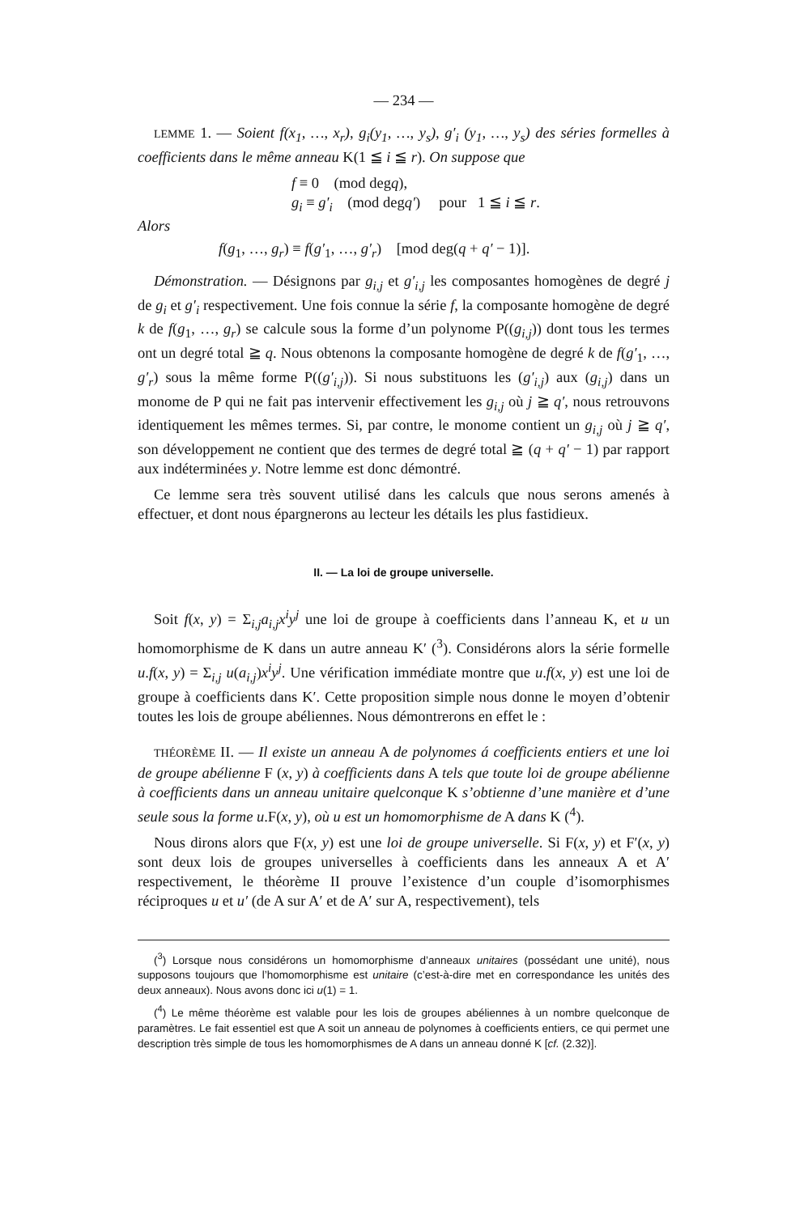— 234 —
LEMME 1. — Soient f(x<sub>1</sub>, …, x<sub>r</sub>), g<sub>i</sub>(y<sub>1</sub>, …, y<sub>s</sub>), g′<sub>i</sub> (y<sub>1</sub>, …, y<sub>s</sub>) des séries formelles à coefficients dans le même anneau K(1 ≦ i ≦ r). On suppose que
f ≡ 0 (mod degq),
g<sub>i</sub> ≡ g′<sub>i</sub> (mod degq′) pour 1 ≦ i ≦ r.
Alors
f(g<sub>1</sub>, …, g<sub>r</sub>) ≡ f(g′<sub>1</sub>, …, g′<sub>r</sub>) [mod deg(q + q′ − 1)].
Démonstration. — Désignons par g<sub>i,j</sub> et g′<sub>i,j</sub> les composantes homogènes de degré j de g<sub>i</sub> et g′<sub>i</sub> respectivement. Une fois connue la série f, la composante homogène de degré k de f(g<sub>1</sub>, …, g<sub>r</sub>) se calcule sous la forme d’un polynome P((g<sub>i,j</sub>)) dont tous les termes ont un degré total ≧ q. Nous obtenons la composante homogène de degré k de f(g′<sub>1</sub>, …, g′<sub>r</sub>) sous la même forme P((g′<sub>i,j</sub>)). Si nous substituons les (g′<sub>i,j</sub>) aux (g<sub>i,j</sub>) dans un monome de P qui ne fait pas intervenir effectivement les g<sub>i,j</sub> où j ≧ q′, nous retrouvons identiquement les mêmes termes. Si, par contre, le monome contient un g<sub>i,j</sub> où j ≧ q′, son développement ne contient que des termes de degré total ≧ (q + q′ − 1) par rapport aux indéterminées y. Notre lemme est donc démontré.
Ce lemme sera très souvent utilisé dans les calculs que nous serons amenés à effectuer, et dont nous épargnerons au lecteur les détails les plus fastidieux.
II. — La loi de groupe universelle.
Soit f(x, y) = Σ<sub>i,j</sub>a<sub>i,j</sub>x<sup>i</sup>y<sup>j</sup> une loi de groupe à coefficients dans l’anneau K, et u un homomorphisme de K dans un autre anneau K′ (<sup>3</sup>). Considérons alors la série formelle u.f(x, y) = Σ<sub>i,j</sub> u(a<sub>i,j</sub>)x<sup>i</sup>y<sup>j</sup>. Une vérification immédiate montre que u.f(x, y) est une loi de groupe à coefficients dans K′. Cette proposition simple nous donne le moyen d’obtenir toutes les lois de groupe abéliennes. Nous démontrerons en effet le :
THÉORÈME II. — Il existe un anneau A de polynomes á coefficients entiers et une loi de groupe abélienne F (x, y) à coefficients dans A tels que toute loi de groupe abélienne à coefficients dans un anneau unitaire quelconque K s’obtienne d’une manière et d’une seule sous la forme u.F(x, y), où u est un homomorphisme de A dans K (<sup>4</sup>).
Nous dirons alors que F(x, y) est une loi de groupe universelle. Si F(x, y) et F′(x, y) sont deux lois de groupes universelles à coefficients dans les anneaux A et A′ respectivement, le théorème II prouve l’existence d’un couple d’isomorphismes réciproques u et u′ (de A sur A′ et de A′ sur A, respectivement), tels
(<sup>3</sup>) Lorsque nous considérons un homomorphisme d’anneaux unitaires (possédant une unité), nous supposons toujours que l’homomorphisme est unitaire (c’est-à-dire met en correspondance les unités des deux anneaux). Nous avons donc ici u(1) = 1.
(<sup>4</sup>) Le même théorème est valable pour les lois de groupes abéliennes à un nombre quelconque de paramètres. Le fait essentiel est que A soit un anneau de polynomes à coefficients entiers, ce qui permet une description très simple de tous les homomorphismes de A dans un anneau donné K [cf. (2.32)].